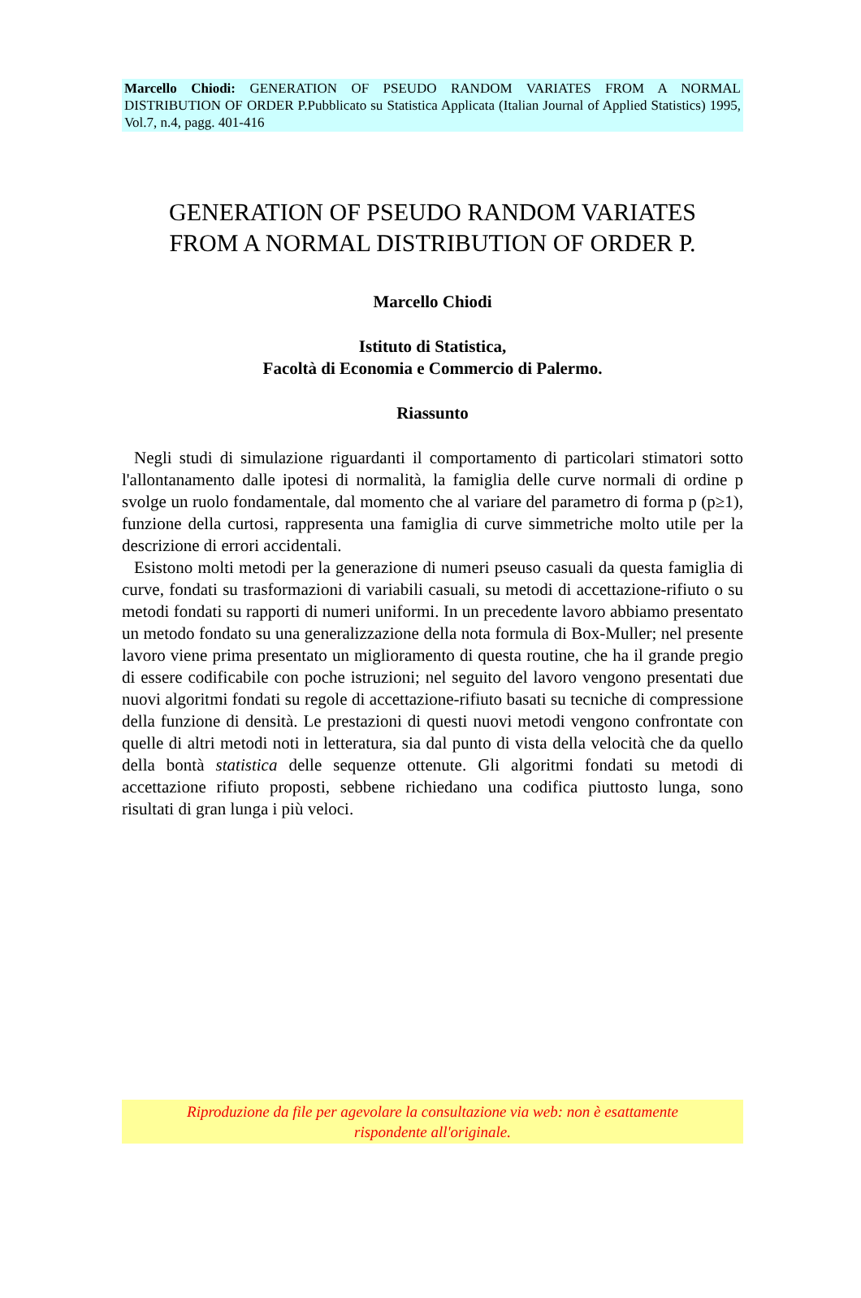Marcello Chiodi: GENERATION OF PSEUDO RANDOM VARIATES FROM A NORMAL DISTRIBUTION OF ORDER P.Pubblicato su Statistica Applicata (Italian Journal of Applied Statistics) 1995, Vol.7, n.4, pagg. 401-416
GENERATION OF PSEUDO RANDOM VARIATES
FROM A NORMAL DISTRIBUTION OF ORDER P.
Marcello Chiodi
Istituto di Statistica,
Facoltà di Economia e Commercio di Palermo.
Riassunto
Negli studi di simulazione riguardanti il comportamento di particolari stimatori sotto l'allontanamento dalle ipotesi di normalità, la famiglia delle curve normali di ordine p svolge un ruolo fondamentale, dal momento che al variare del parametro di forma p (p≥1), funzione della curtosi, rappresenta una famiglia di curve simmetriche molto utile per la descrizione di errori accidentali.
Esistono molti metodi per la generazione di numeri pseuso casuali da questa famiglia di curve, fondati su trasformazioni di variabili casuali, su metodi di accettazione-rifiuto o su metodi fondati su rapporti di numeri uniformi. In un precedente lavoro abbiamo presentato un metodo fondato su una generalizzazione della nota formula di Box-Muller; nel presente lavoro viene prima presentato un miglioramento di questa routine, che ha il grande pregio di essere codificabile con poche istruzioni; nel seguito del lavoro vengono presentati due nuovi algoritmi fondati su regole di accettazione-rifiuto basati su tecniche di compressione della funzione di densità. Le prestazioni di questi nuovi metodi vengono confrontate con quelle di altri metodi noti in letteratura, sia dal punto di vista della velocità che da quello della bontà statistica delle sequenze ottenute. Gli algoritmi fondati su metodi di accettazione rifiuto proposti, sebbene richiedano una codifica piuttosto lunga, sono risultati di gran lunga i più veloci.
Riproduzione da file per agevolare la consultazione via web: non è esattamente
rispondente all'originale.